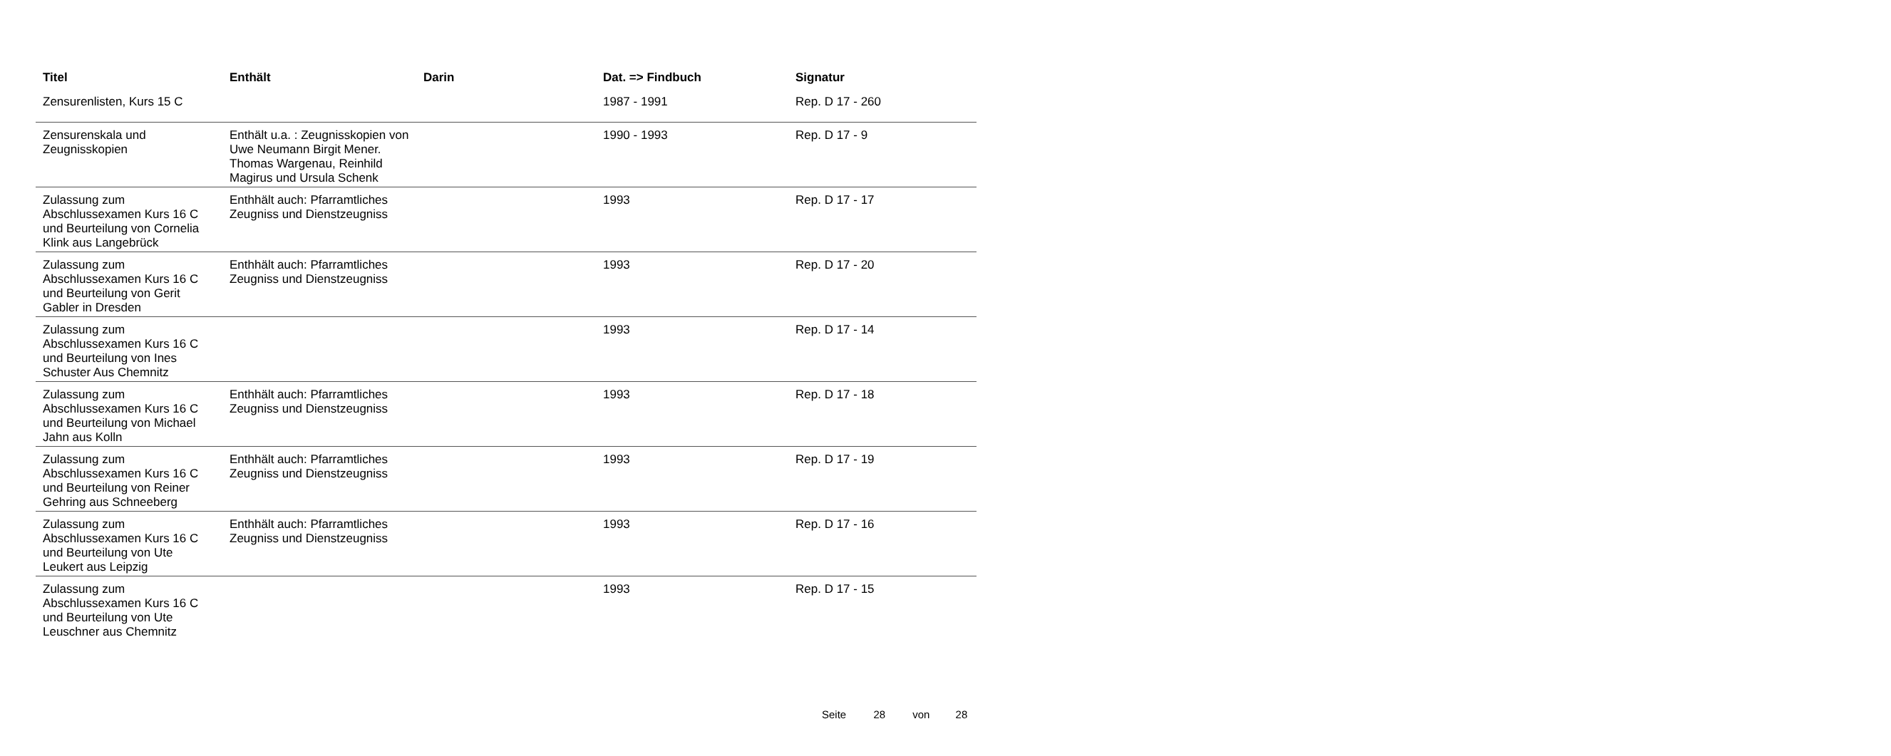| Titel | Enthält | Darin | Dat. => Findbuch | Signatur |
| --- | --- | --- | --- | --- |
| Zensurenlisten, Kurs 15 C | | | 1987 - 1991 | Rep. D 17 - 260 |
| Zensurenskala und Zeugnisskopien | Enthält u.a. : Zeugnisskopien von Uwe Neumann Birgit Mener. Thomas Wargenau, Reinhild Magirus und Ursula Schenk | | 1990 - 1993 | Rep. D 17 - 9 |
| Zulassung zum Abschlussexamen Kurs 16 C und Beurteilung von Cornelia Klink aus Langebrück | Enthhält auch: Pfarramtliches Zeugniss und Dienstzeugniss | | 1993 | Rep. D 17 - 17 |
| Zulassung zum Abschlussexamen Kurs 16 C und Beurteilung von Gerit Gabler in Dresden | Enthhält auch: Pfarramtliches Zeugniss und Dienstzeugniss | | 1993 | Rep. D 17 - 20 |
| Zulassung zum Abschlussexamen Kurs 16 C und Beurteilung von Ines Schuster Aus Chemnitz | | | 1993 | Rep. D 17 - 14 |
| Zulassung zum Abschlussexamen Kurs 16 C und Beurteilung von Michael Jahn aus Kolln | Enthhält auch: Pfarramtliches Zeugniss und Dienstzeugniss | | 1993 | Rep. D 17 - 18 |
| Zulassung zum Abschlussexamen Kurs 16 C und Beurteilung von Reiner Gehring aus Schneeberg | Enthhält auch: Pfarramtliches Zeugniss und Dienstzeugniss | | 1993 | Rep. D 17 - 19 |
| Zulassung zum Abschlussexamen Kurs 16 C und Beurteilung von Ute Leukert aus Leipzig | Enthhält auch: Pfarramtliches Zeugniss und Dienstzeugniss | | 1993 | Rep. D 17 - 16 |
| Zulassung zum Abschlussexamen Kurs 16 C und Beurteilung von Ute Leuschner aus Chemnitz | | | 1993 | Rep. D 17 - 15 |
Seite 28 von 28